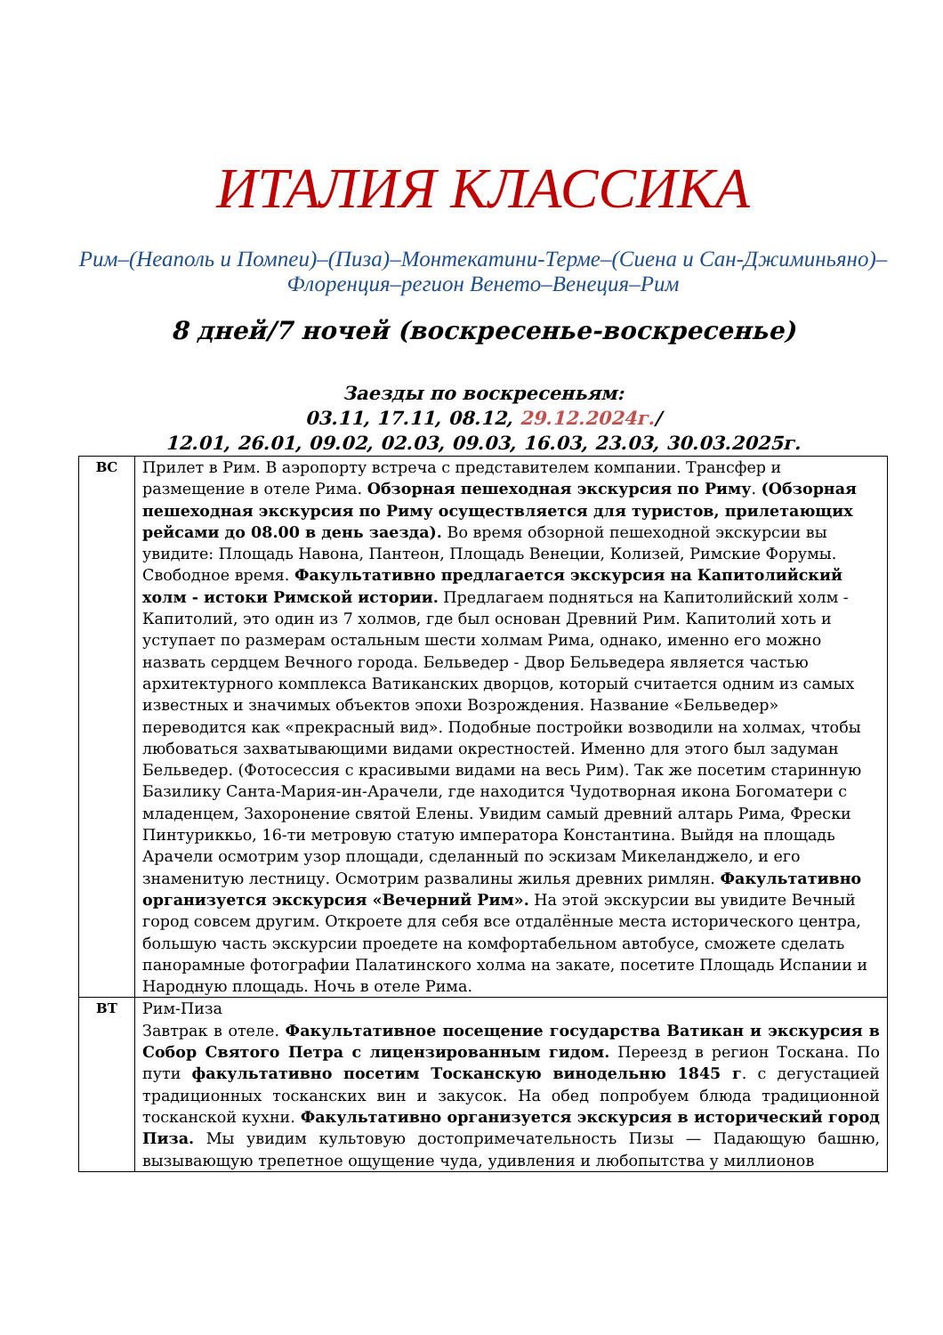ИТАЛИЯ КЛАССИКА
Рим–(Неаполь и Помпеи)–(Пиза)–Монтекатини-Терме–(Сиена и Сан-Джиминьяно)–Флоренция–регион Венето–Венеция–Рим
8 дней/7 ночей (воскресенье-воскресенье)
Заезды по воскресеньям:
03.11, 17.11, 08.12, 29.12.2024г./
12.01, 26.01, 09.02, 02.03, 09.03, 16.03, 23.03, 30.03.2025г.
| ВС | Прилет в Рим. В аэропорту встреча с представителем компании. Трансфер и размещение в отеле Рима. Обзорная пешеходная экскурсия по Риму . (Обзорная пешеходная экскурсия по Риму осуществляется для туристов, прилетающих рейсами до 08.00 в день заезда). Во время обзорной пешеходной экскурсии вы увидите: Площадь Навона, Пантеон, Площадь Венеции, Колизей, Римские Форумы. Свободное время. Факультативно предлагается экскурсия на Капитолийский холм - истоки Римской истории. Предлагаем подняться на Капитолийский холм - Капитолий, это один из 7 холмов, где был основан Древний Рим. Капитолий хоть и уступает по размерам остальным шести холмам Рима, однако, именно его можно назвать сердцем Вечного города. Бельведер - Двор Бельведера является частью архитектурного комплекса Ватиканских дворцов, который считается одним из самых известных и значимых объектов эпохи Возрождения. Название «Бельведер» переводится как «прекрасный вид». Подобные постройки возводили на холмах, чтобы любоваться захватывающими видами окрестностей. Именно для этого был задуман Бельведер. (Фотосессия с красивыми видами на весь Рим). Так же посетим старинную Базилику Санта-Мария-ин-Арачели, где находится Чудотворная икона Богоматери с младенцем, Захоронение святой Елены. Увидим самый древний алтарь Рима, Фрески Пинтуриккьо, 16-ти метровую статую императора Константина. Выйдя на площадь Арачели осмотрим узор площади, сделанный по эскизам Микеланджело, и его знаменитую лестницу. Осмотрим развалины жилья древних римлян. Факультативно организуется экскурсия «Вечерний Рим». На этой экскурсии вы увидите Вечный город совсем другим. Откроете для себя все отдалённые места исторического центра, большую часть экскурсии проедете на комфортабельном автобусе, сможете сделать панорамные фотографии Палатинского холма на закате, посетите Площадь Испании и Народную площадь. Ночь в отеле Рима. |
| ВТ | Рим-Пиза Завтрак в отеле. Факультативное посещение государства Ватикан и экскурсия в Собор Святого Петра с лицензированным гидом. Переезд в регион Тоскана. По пути факультативно посетим Тосканскую винодельню 1845 г . с дегустацией традиционных тосканских вин и закусок. На обед попробуем блюда традиционной тосканской кухни. Факультативно организуется экскурсия в исторический город Пиза. Мы увидим культовую достопримечательность Пизы — Падающую башню, вызывающую трепетное ощущение чуда, удивления и любопытства у миллионов |